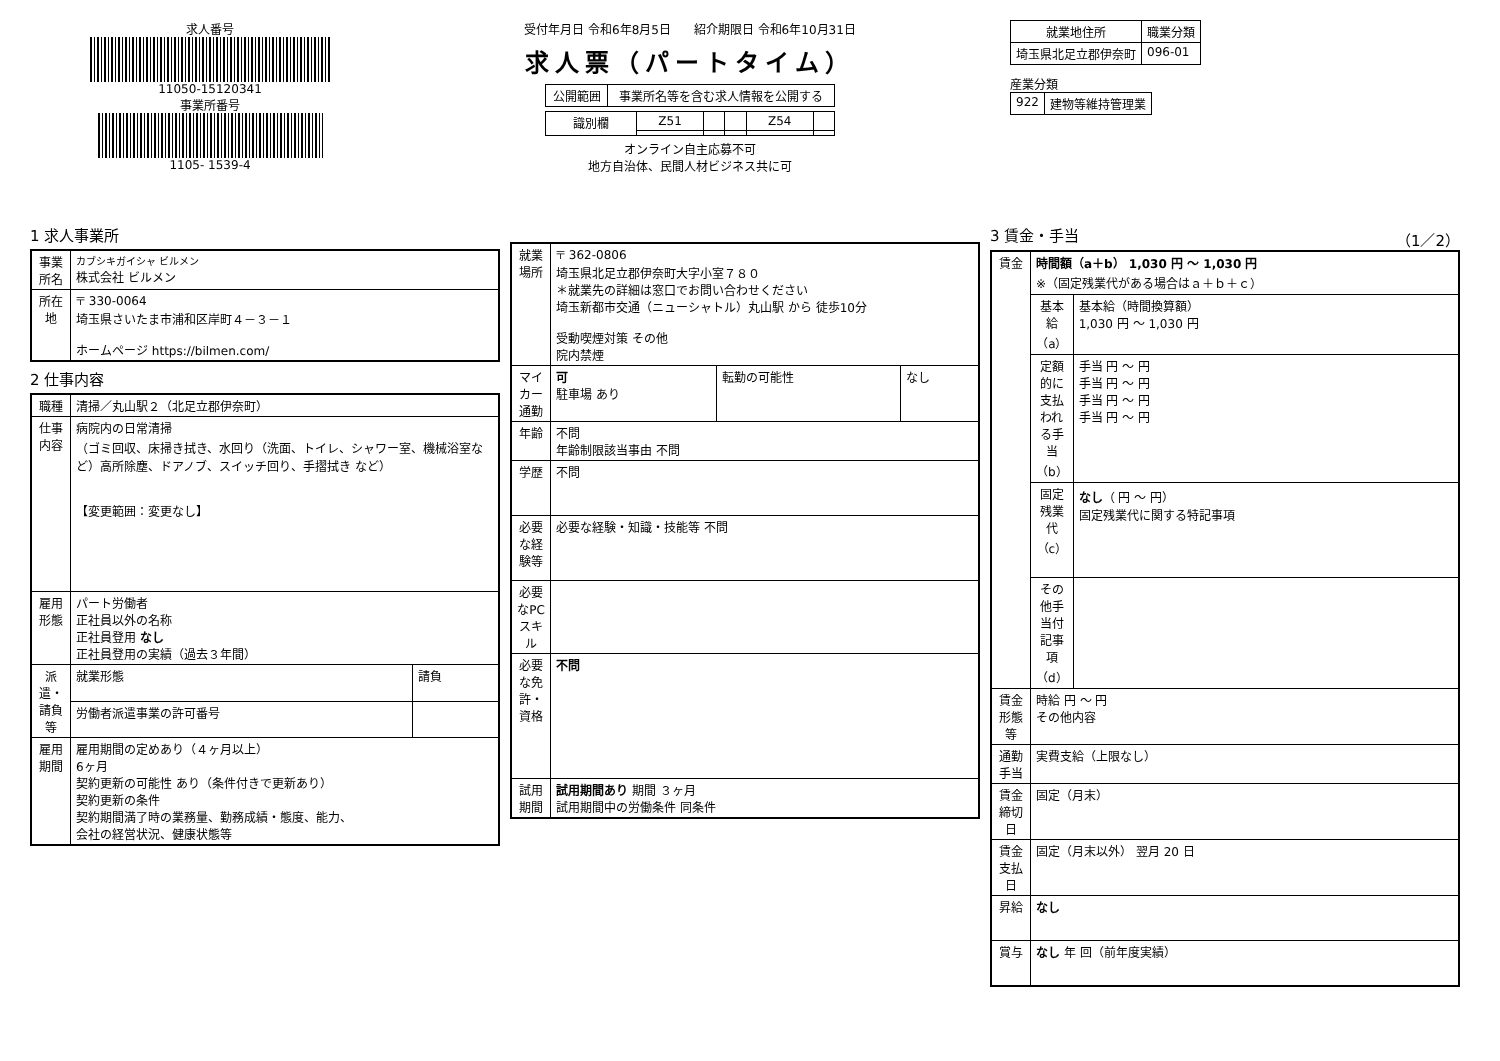求人番号
11050-15120341
事業所番号
1105- 1539-4
受付年月日 令和6年8月5日 紹介期限日 令和6年10月31日
求人票（パートタイム）
| 公開範囲 | 事業所名等を含む求人情報を公開する |
| 識別欄 | Z51 | | | Z54 | |
オンライン自主応募不可
地方自治体、民間人材ビジネス共に可
| 就業地住所 | 職業分類 |
| --- | --- |
| 埼玉県北足立郡伊奈町 | 096-01 |
産業分類
| 922 | 建物等維持管理業 |
1 求人事業所
| 事業所名 | カブシキガイシャ ビルメン 株式会社 ビルメン |
| 所在地 | 〒 330-0064 埼玉県さいたま市浦和区岸町４－３－１ ホームページ https://bilmen.com/ |
2 仕事内容
| 職種 | 清掃／丸山駅２（北足立郡伊奈町） | |
| 仕事内容 | 病院内の日常清掃 （ゴミ回収、床掃き拭き、水回り（洗面、トイレ、シャワー室、機械浴室など）高所除塵、ドアノブ、スイッチ回り、手摺拭き など） 【変更範囲：変更なし】 | |
| 雇用形態 | パート労働者 正社員以外の名称 正社員登用 なし 正社員登用の実績（過去３年間） | |
| 派遣・請負等 | 就業形態 | 請負 |
| | 労働者派遣事業の許可番号 | |
| 雇用期間 | 雇用期間の定めあり（４ヶ月以上） 6ヶ月 契約更新の可能性 あり（条件付きで更新あり） 契約更新の条件 契約期間満了時の業務量、勤務成績・態度、能力、 会社の経営状況、健康状態等 | |
| 就業場所 | 〒 362-0806 埼玉県北足立郡伊奈町大字小室７８０ ＊就業先の詳細は窓口でお問い合わせください 埼玉新都市交通（ニューシャトル）丸山駅 から 徒歩10分 受動喫煙対策 その他 院内禁煙 | | |
| マイカー通勤 | 可 駐車場 あり | 転勤の可能性 | なし |
| 年齢 | 不問 年齢制限該当事由 不問 | | |
| 学歴 | 不問 | | |
| 必要な経験等 | 必要な経験・知識・技能等 不問 | | |
| 必要なPCスキル | | | |
| 必要な免許・資格 | 不問 | | |
| 試用期間 | 試用期間あり 期間 ３ヶ月 試用期間中の労働条件 同条件 | | |
3 賃金・手当 （1／2）
| 賃金 | 時間額（a＋b） 1,030 円 ～ 1,030 円 ※（固定残業代がある場合はａ＋ｂ＋ｃ） | |
| | 基本給（a） | 基本給（時間換算額） 1,030 円 ～ 1,030 円 |
| | 定額的に支払われる手当（b） | 手当 円 ～ 円 手当 円 ～ 円 手当 円 ～ 円 手当 円 ～ 円 |
| | 固定残業代（c） | なし （ 円 ～ 円） 固定残業代に関する特記事項 |
| | その他手当付記事項（d） | |
| 賃金形態等 | 時給 円 ～ 円 その他内容 | |
| 通勤手当 | 実費支給（上限なし） | |
| 賃金締切日 | 固定（月末） | |
| 賃金支払日 | 固定（月末以外） 翌月 20 日 | |
| 昇給 | なし | |
| 賞与 | なし 年 回（前年度実績） | |